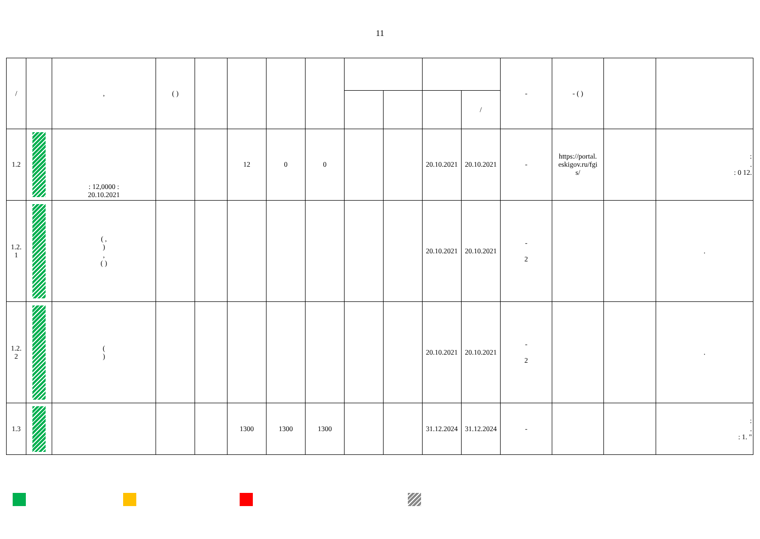11
| / | | , | ( ) | | | | | | | | | - | - ( ) | | |
| --- | --- | --- | --- | --- | --- | --- | --- | --- | --- | --- | --- | --- | --- | --- | --- |
| | | | | | | | | | | | / | | | | |
| 1.2 | | : 12,0000 : 20.10.2021 | | | 12 | 0 | 0 | | | 20.10.2021 | 20.10.2021 | - | https://portal. eskigov.ru/fgi s/ | | : . : 0 12. |
| 1.2. 1 | | ( , ) , ( ) | | | | | | | | 20.10.2021 | 20.10.2021 | - 2 | | | . |
| 1.2. 2 | | ( ) | | | | | | | | 20.10.2021 | 20.10.2021 | - 2 | | | . |
| 1.3 | | | | | 1300 | 1300 | 1300 | | | 31.12.2024 | 31.12.2024 | - | | | : . : 1. " |